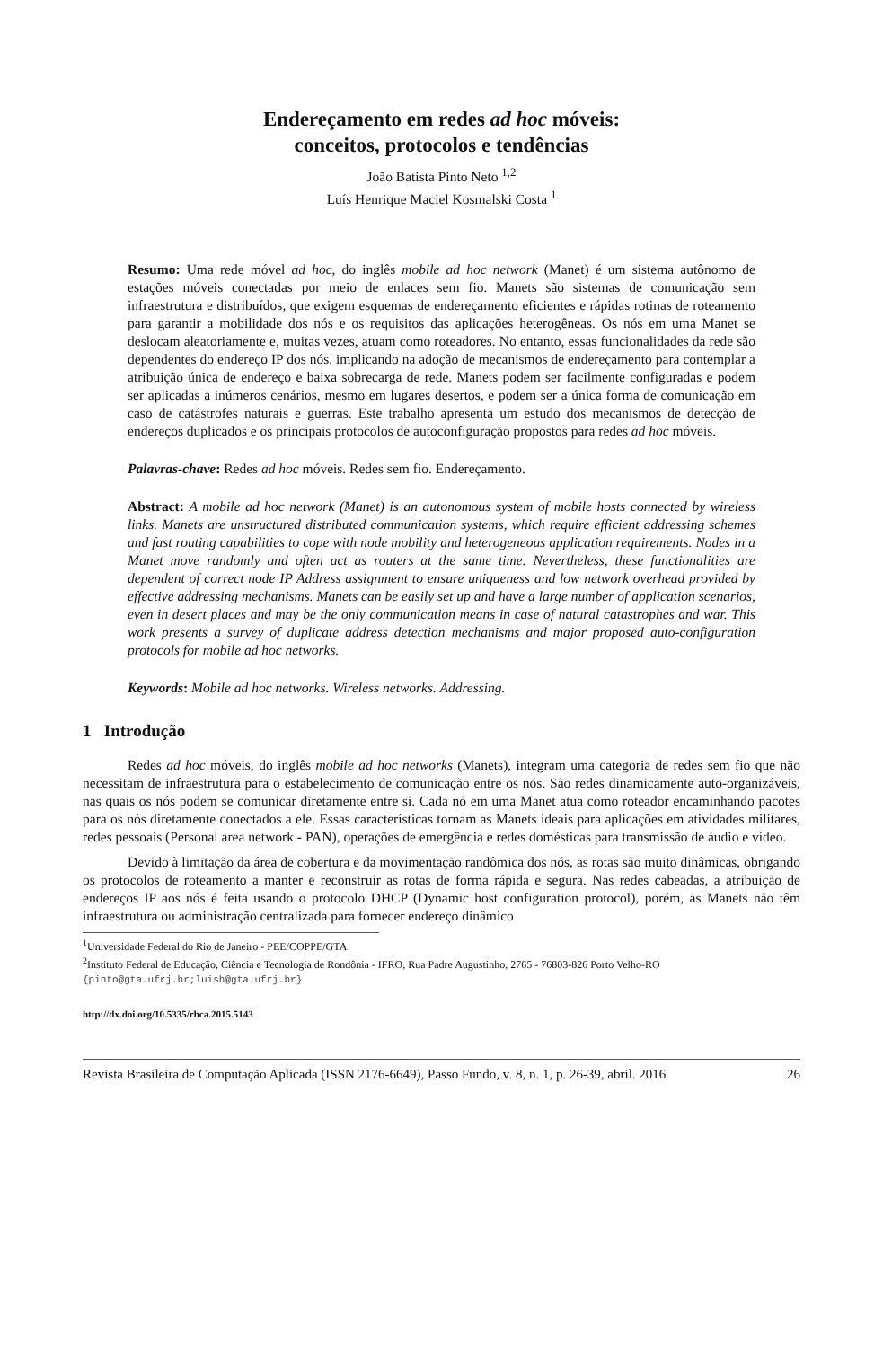Endereçamento em redes ad hoc móveis:
conceitos, protocolos e tendências
João Batista Pinto Neto <sup>1,2</sup>
Luís Henrique Maciel Kosmalski Costa <sup>1</sup>
Resumo: Uma rede móvel ad hoc, do inglês mobile ad hoc network (Manet) é um sistema autônomo de estações móveis conectadas por meio de enlaces sem fio. Manets são sistemas de comunicação sem infraestrutura e distribuídos, que exigem esquemas de endereçamento eficientes e rápidas rotinas de roteamento para garantir a mobilidade dos nós e os requisitos das aplicações heterogêneas. Os nós em uma Manet se deslocam aleatoriamente e, muitas vezes, atuam como roteadores. No entanto, essas funcionalidades da rede são dependentes do endereço IP dos nós, implicando na adoção de mecanismos de endereçamento para contemplar a atribuição única de endereço e baixa sobrecarga de rede. Manets podem ser facilmente configuradas e podem ser aplicadas a inúmeros cenários, mesmo em lugares desertos, e podem ser a única forma de comunicação em caso de catástrofes naturais e guerras. Este trabalho apresenta um estudo dos mecanismos de detecção de endereços duplicados e os principais protocolos de autoconfiguração propostos para redes ad hoc móveis.
Palavras-chave: Redes ad hoc móveis. Redes sem fio. Endereçamento.
Abstract: A mobile ad hoc network (Manet) is an autonomous system of mobile hosts connected by wireless links. Manets are unstructured distributed communication systems, which require efficient addressing schemes and fast routing capabilities to cope with node mobility and heterogeneous application requirements. Nodes in a Manet move randomly and often act as routers at the same time. Nevertheless, these functionalities are dependent of correct node IP Address assignment to ensure uniqueness and low network overhead provided by effective addressing mechanisms. Manets can be easily set up and have a large number of application scenarios, even in desert places and may be the only communication means in case of natural catastrophes and war. This work presents a survey of duplicate address detection mechanisms and major proposed auto-configuration protocols for mobile ad hoc networks.
Keywords: Mobile ad hoc networks. Wireless networks. Addressing.
1 Introdução
Redes ad hoc móveis, do inglês mobile ad hoc networks (Manets), integram uma categoria de redes sem fio que não necessitam de infraestrutura para o estabelecimento de comunicação entre os nós. São redes dinamicamente auto-organizáveis, nas quais os nós podem se comunicar diretamente entre si. Cada nó em uma Manet atua como roteador encaminhando pacotes para os nós diretamente conectados a ele. Essas características tornam as Manets ideais para aplicações em atividades militares, redes pessoais (Personal area network - PAN), operações de emergência e redes domésticas para transmissão de áudio e vídeo.
Devido à limitação da área de cobertura e da movimentação randômica dos nós, as rotas são muito dinâmicas, obrigando os protocolos de roteamento a manter e reconstruir as rotas de forma rápida e segura. Nas redes cabeadas, a atribuição de endereços IP aos nós é feita usando o protocolo DHCP (Dynamic host configuration protocol), porém, as Manets não têm infraestrutura ou administração centralizada para fornecer endereço dinâmico
<sup>1</sup> Universidade Federal do Rio de Janeiro - PEE/COPPE/GTA
<sup>2</sup> Instituto Federal de Educação, Ciência e Tecnologia de Rondônia - IFRO, Rua Padre Augustinho, 2765 - 76803-826 Porto Velho-RO
{pinto@gta.ufrj.br;luish@gta.ufrj.br}
http://dx.doi.org/10.5335/rbca.2015.5143
Revista Brasileira de Computação Aplicada (ISSN 2176-6649), Passo Fundo, v. 8, n. 1, p. 26-39, abril. 2016 26